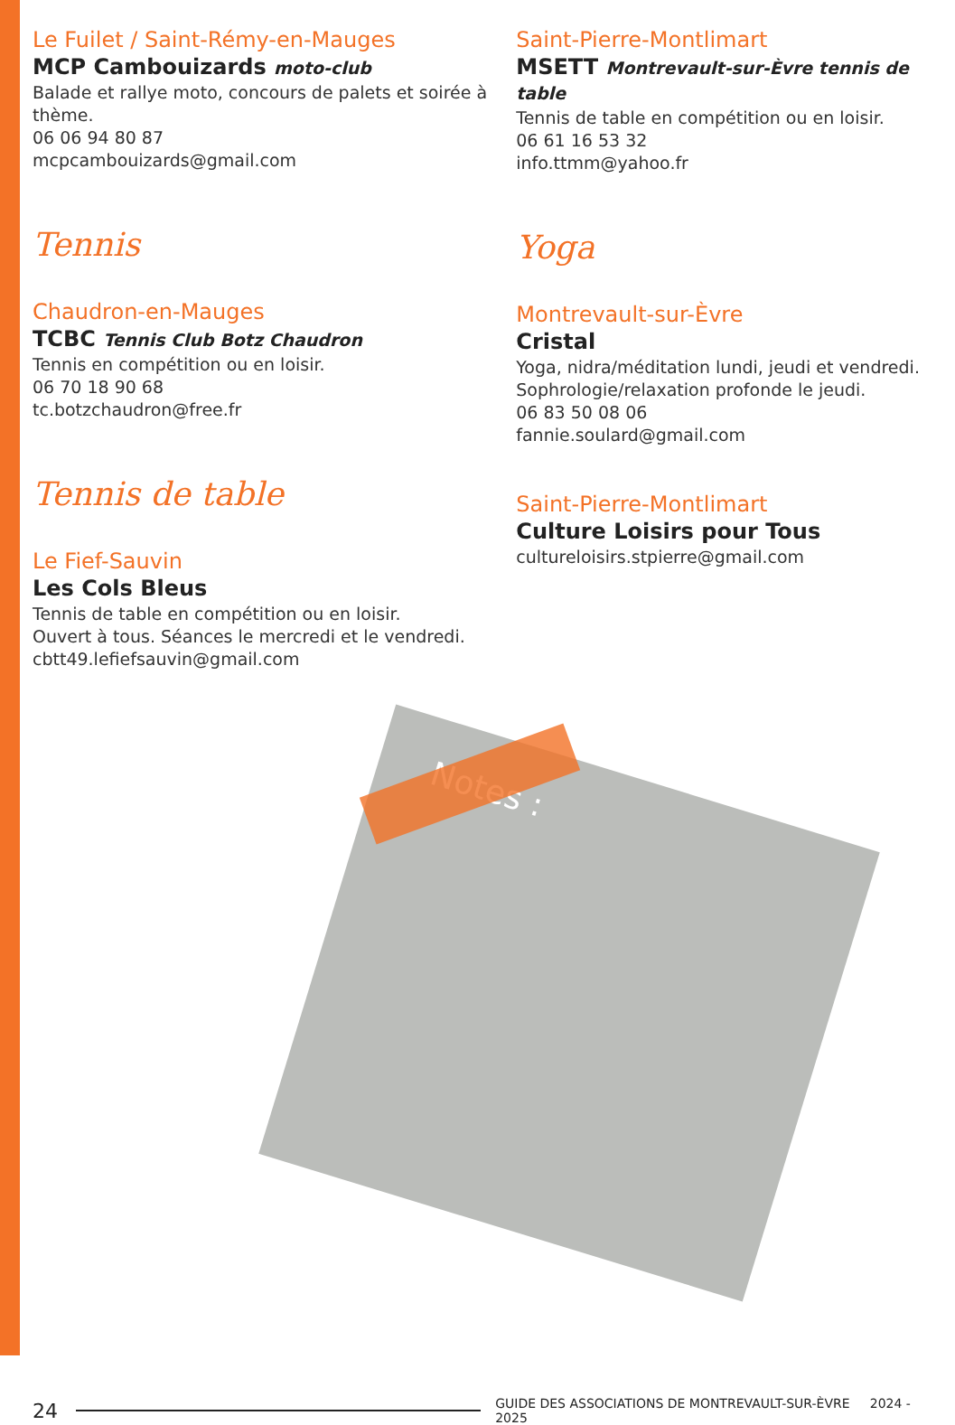Le Fuilet / Saint-Rémy-en-Mauges
MCP Cambouizards moto-club
Balade et rallye moto, concours de palets et soirée à thème.
06 06 94 80 87
mcpcambouizards@gmail.com
Tennis
Chaudron-en-Mauges
TCBC Tennis Club Botz Chaudron
Tennis en compétition ou en loisir.
06 70 18 90 68
tc.botzchaudron@free.fr
Tennis de table
Le Fief-Sauvin
Les Cols Bleus
Tennis de table en compétition ou en loisir.
Ouvert à tous. Séances le mercredi et le vendredi.
cbtt49.lefiefsauvin@gmail.com
Saint-Pierre-Montlimart
MSETT Montrevault-sur-Èvre tennis de table
Tennis de table en compétition ou en loisir.
06 61 16 53 32
info.ttmm@yahoo.fr
Yoga
Montrevault-sur-Èvre
Cristal
Yoga, nidra/méditation lundi, jeudi et vendredi.
Sophrologie/relaxation profonde le jeudi.
06 83 50 08 06
fannie.soulard@gmail.com
Saint-Pierre-Montlimart
Culture Loisirs pour Tous
cultureloisirs.stpierre@gmail.com
Notes :
24 GUIDE DES ASSOCIATIONS DE MONTREVAULT-SUR-ÈVRE 2024 - 2025